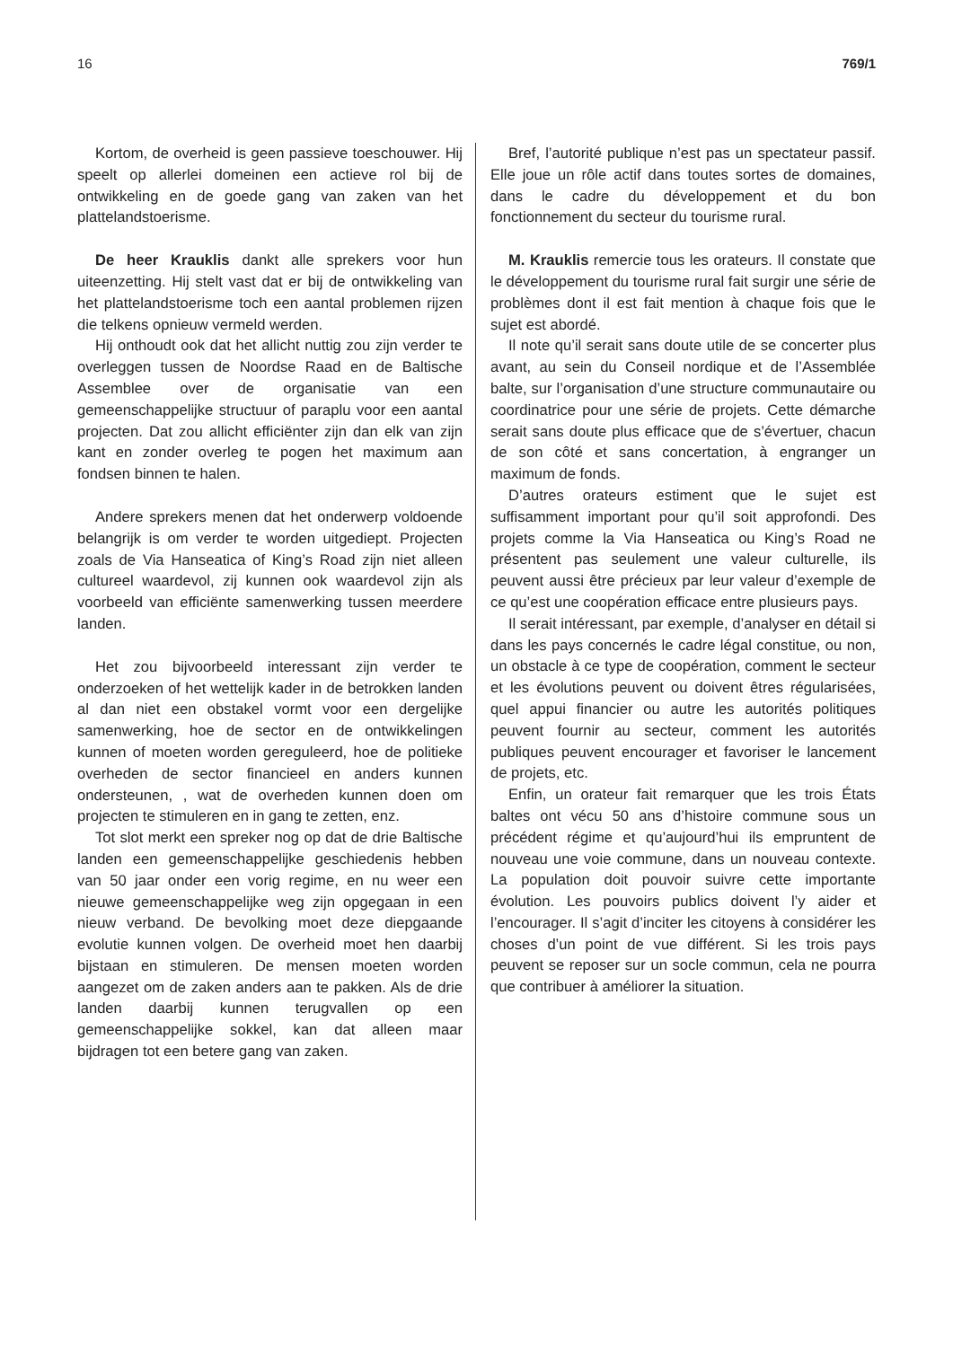16 769/1
Kortom, de overheid is geen passieve toeschouwer. Hij speelt op allerlei domeinen een actieve rol bij de ontwikkeling en de goede gang van zaken van het plattelandstoerisme.
De heer Krauklis dankt alle sprekers voor hun uiteenzetting. Hij stelt vast dat er bij de ontwikkeling van het plattelandstoerisme toch een aantal problemen rijzen die telkens opnieuw vermeld werden.
Hij onthoudt ook dat het allicht nuttig zou zijn verder te overleggen tussen de Noordse Raad en de Baltische Assemblee over de organisatie van een gemeenschappelijke structuur of paraplu voor een aantal projecten. Dat zou allicht efficiënter zijn dan elk van zijn kant en zonder overleg te pogen het maximum aan fondsen binnen te halen.
Andere sprekers menen dat het onderwerp voldoende belangrijk is om verder te worden uitgediept. Projecten zoals de Via Hanseatica of King’s Road zijn niet alleen cultureel waardevol, zij kunnen ook waardevol zijn als voorbeeld van efficiënte samenwerking tussen meerdere landen.
Het zou bijvoorbeeld interessant zijn verder te onderzoeken of het wettelijk kader in de betrokken landen al dan niet een obstakel vormt voor een dergelijke samenwerking, hoe de sector en de ontwikkelingen kunnen of moeten worden gereguleerd, hoe de politieke overheden de sector financieel en anders kunnen ondersteunen, , wat de overheden kunnen doen om projecten te stimuleren en in gang te zetten, enz.
Tot slot merkt een spreker nog op dat de drie Baltische landen een gemeenschappelijke geschiedenis hebben van 50 jaar onder een vorig regime, en nu weer een nieuwe gemeenschappelijke weg zijn opgegaan in een nieuw verband. De bevolking moet deze diepgaande evolutie kunnen volgen. De overheid moet hen daarbij bijstaan en stimuleren. De mensen moeten worden aangezet om de zaken anders aan te pakken. Als de drie landen daarbij kunnen terugvallen op een gemeenschappelijke sokkel, kan dat alleen maar bijdragen tot een betere gang van zaken.
Bref, l’autorité publique n’est pas un spectateur passif. Elle joue un rôle actif dans toutes sortes de domaines, dans le cadre du développement et du bon fonctionnement du secteur du tourisme rural.
M. Krauklis remercie tous les orateurs. Il constate que le développement du tourisme rural fait surgir une série de problèmes dont il est fait mention à chaque fois que le sujet est abordé.
Il note qu’il serait sans doute utile de se concerter plus avant, au sein du Conseil nordique et de l’Assemblée balte, sur l’organisation d’une structure communautaire ou coordinatrice pour une série de projets. Cette démarche serait sans doute plus efficace que de s’évertuer, chacun de son côté et sans concertation, à engranger un maximum de fonds.
D’autres orateurs estiment que le sujet est suffisamment important pour qu’il soit approfondi. Des projets comme la Via Hanseatica ou King’s Road ne présentent pas seulement une valeur culturelle, ils peuvent aussi être précieux par leur valeur d’exemple de ce qu’est une coopération efficace entre plusieurs pays.
Il serait intéressant, par exemple, d’analyser en détail si dans les pays concernés le cadre légal constitue, ou non, un obstacle à ce type de coopération, comment le secteur et les évolutions peuvent ou doivent êtres régularisées, quel appui financier ou autre les autorités politiques peuvent fournir au secteur, comment les autorités publiques peuvent encourager et favoriser le lancement de projets, etc.
Enfin, un orateur fait remarquer que les trois États baltes ont vécu 50 ans d’histoire commune sous un précédent régime et qu’aujourd’hui ils empruntent de nouveau une voie commune, dans un nouveau contexte. La population doit pouvoir suivre cette importante évolution. Les pouvoirs publics doivent l’y aider et l’encourager. Il s’agit d’inciter les citoyens à considérer les choses d’un point de vue différent. Si les trois pays peuvent se reposer sur un socle commun, cela ne pourra que contribuer à améliorer la situation.